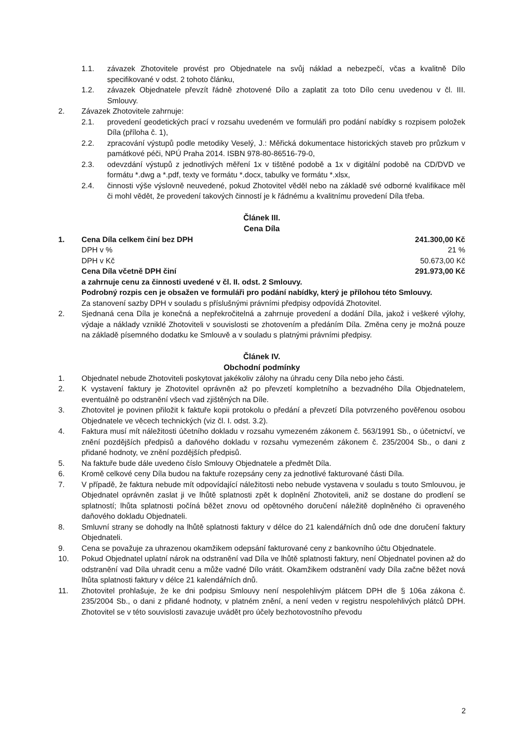1.1. závazek Zhotovitele provést pro Objednatele na svůj náklad a nebezpečí, včas a kvalitně Dílo specifikované v odst. 2 tohoto článku,
1.2. závazek Objednatele převzít řádně zhotovené Dílo a zaplatit za toto Dílo cenu uvedenou v čl. III. Smlouvy.
2. Závazek Zhotovitele zahrnuje:
2.1. provedení geodetických prací v rozsahu uvedeném ve formuláři pro podání nabídky s rozpisem položek Díla (příloha č. 1),
2.2. zpracování výstupů podle metodiky Veselý, J.: Měřická dokumentace historických staveb pro průzkum v památkové péči, NPÚ Praha 2014. ISBN 978-80-86516-79-0,
2.3. odevzdání výstupů z jednotlivých měření 1x v tištěné podobě a 1x v digitální podobě na CD/DVD ve formátu *.dwg a *.pdf, texty ve formátu *.docx, tabulky ve formátu *.xlsx,
2.4. činnosti výše výslovně neuvedené, pokud Zhotovitel věděl nebo na základě své odborné kvalifikace měl či mohl vědět, že provedení takových činností je k řádnému a kvalitnímu provedení Díla třeba.
Článek III.
Cena Díla
1. Cena Díla celkem činí bez DPH 241.300,00 Kč
DPH v % 21 %
DPH v Kč 50.673,00 Kč
Cena Díla včetně DPH činí 291.973,00 Kč
a zahrnuje cenu za činnosti uvedené v čl. II. odst. 2 Smlouvy.
Podrobný rozpis cen je obsažen ve formuláři pro podání nabídky, který je přílohou této Smlouvy.
Za stanovení sazby DPH v souladu s příslušnými právními předpisy odpovídá Zhotovitel.
2. Sjednaná cena Díla je konečná a nepřekročitelná a zahrnuje provedení a dodání Díla, jakož i veškeré výlohy, výdaje a náklady vzniklé Zhotoviteli v souvislosti se zhotovením a předáním Díla. Změna ceny je možná pouze na základě písemného dodatku ke Smlouvě a v souladu s platnými právními předpisy.
Článek IV.
Obchodní podmínky
1. Objednatel nebude Zhotoviteli poskytovat jakékoliv zálohy na úhradu ceny Díla nebo jeho části.
2. K vystavení faktury je Zhotovitel oprávněn až po převzetí kompletního a bezvadného Díla Objednatelem, eventuálně po odstranění všech vad zjištěných na Díle.
3. Zhotovitel je povinen přiložit k faktuře kopii protokolu o předání a převzetí Díla potvrzeného pověřenou osobou Objednatele ve věcech technických (viz čl. I. odst. 3.2).
4. Faktura musí mít náležitosti účetního dokladu v rozsahu vymezeném zákonem č. 563/1991 Sb., o účetnictví, ve znění pozdějších předpisů a daňového dokladu v rozsahu vymezeném zákonem č. 235/2004 Sb., o dani z přidané hodnoty, ve znění pozdějších předpisů.
5. Na faktuře bude dále uvedeno číslo Smlouvy Objednatele a předmět Díla.
6. Kromě celkové ceny Díla budou na faktuře rozepsány ceny za jednotlivé fakturované části Díla.
7. V případě, že faktura nebude mít odpovídající náležitosti nebo nebude vystavena v souladu s touto Smlouvou, je Objednatel oprávněn zaslat ji ve lhůtě splatnosti zpět k doplnění Zhotoviteli, aniž se dostane do prodlení se splatností; lhůta splatnosti počíná běžet znovu od opětovného doručení náležitě doplněného či opraveného daňového dokladu Objednateli.
8. Smluvní strany se dohodly na lhůtě splatnosti faktury v délce do 21 kalendářních dnů ode dne doručení faktury Objednateli.
9. Cena se považuje za uhrazenou okamžikem odepsání fakturované ceny z bankovního účtu Objednatele.
10. Pokud Objednatel uplatní nárok na odstranění vad Díla ve lhůtě splatnosti faktury, není Objednatel povinen až do odstranění vad Díla uhradit cenu a může vadné Dílo vrátit. Okamžikem odstranění vady Díla začne běžet nová lhůta splatnosti faktury v délce 21 kalendářních dnů.
11. Zhotovitel prohlašuje, že ke dni podpisu Smlouvy není nespolehlivým plátcem DPH dle § 106a zákona č. 235/2004 Sb., o dani z přidané hodnoty, v platném znění, a není veden v registru nespolehlivých plátců DPH. Zhotovitel se v této souvislosti zavazuje uvádět pro účely bezhotovostního převodu
2